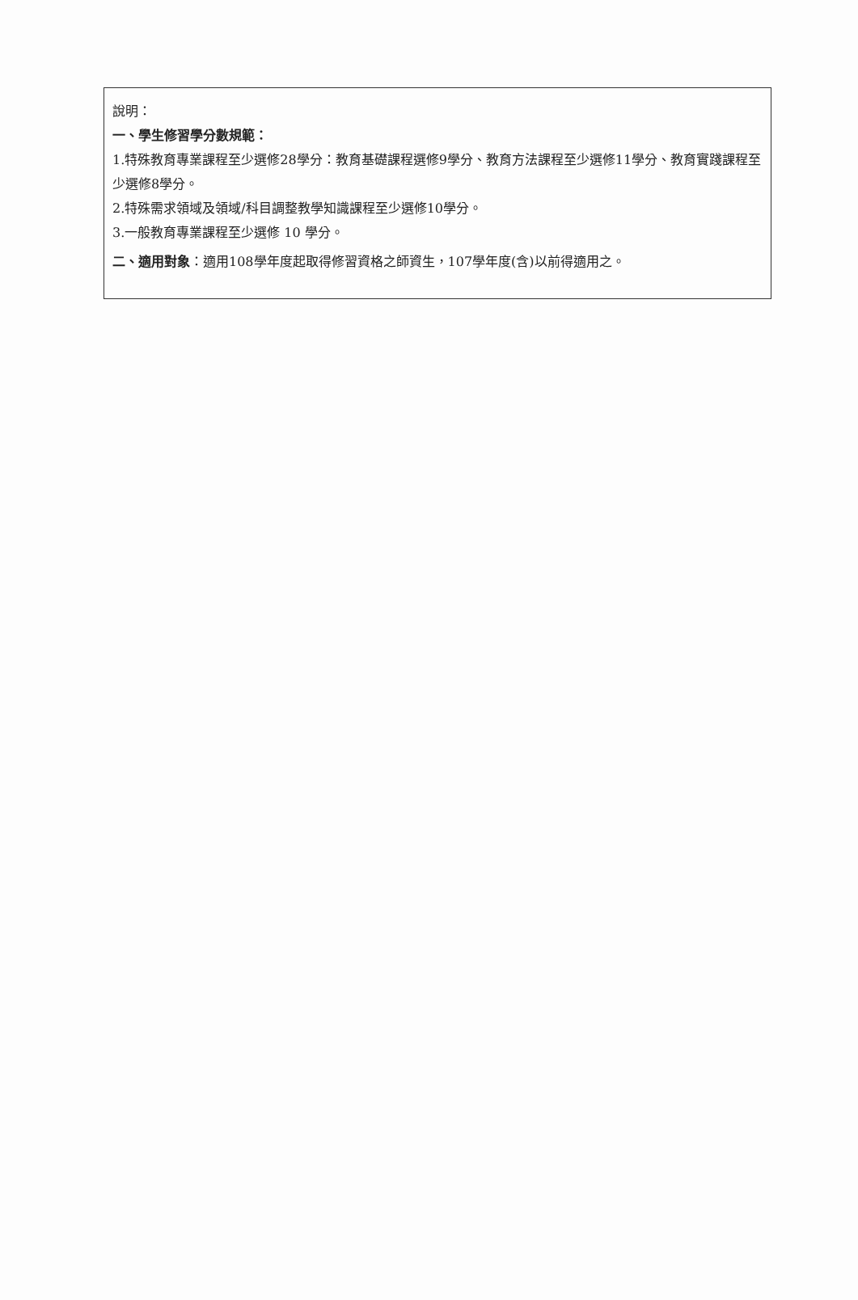說明：
一、學生修習學分數規範：
1.特殊教育專業課程至少選修28學分：教育基礎課程選修9學分、教育方法課程至少選修11學分、教育實踐課程至少選修8學分。
2.特殊需求領域及領域/科目調整教學知識課程至少選修10學分。
3.一般教育專業課程至少選修 10 學分。
二、適用對象：適用108學年度起取得修習資格之師資生，107學年度(含)以前得適用之。